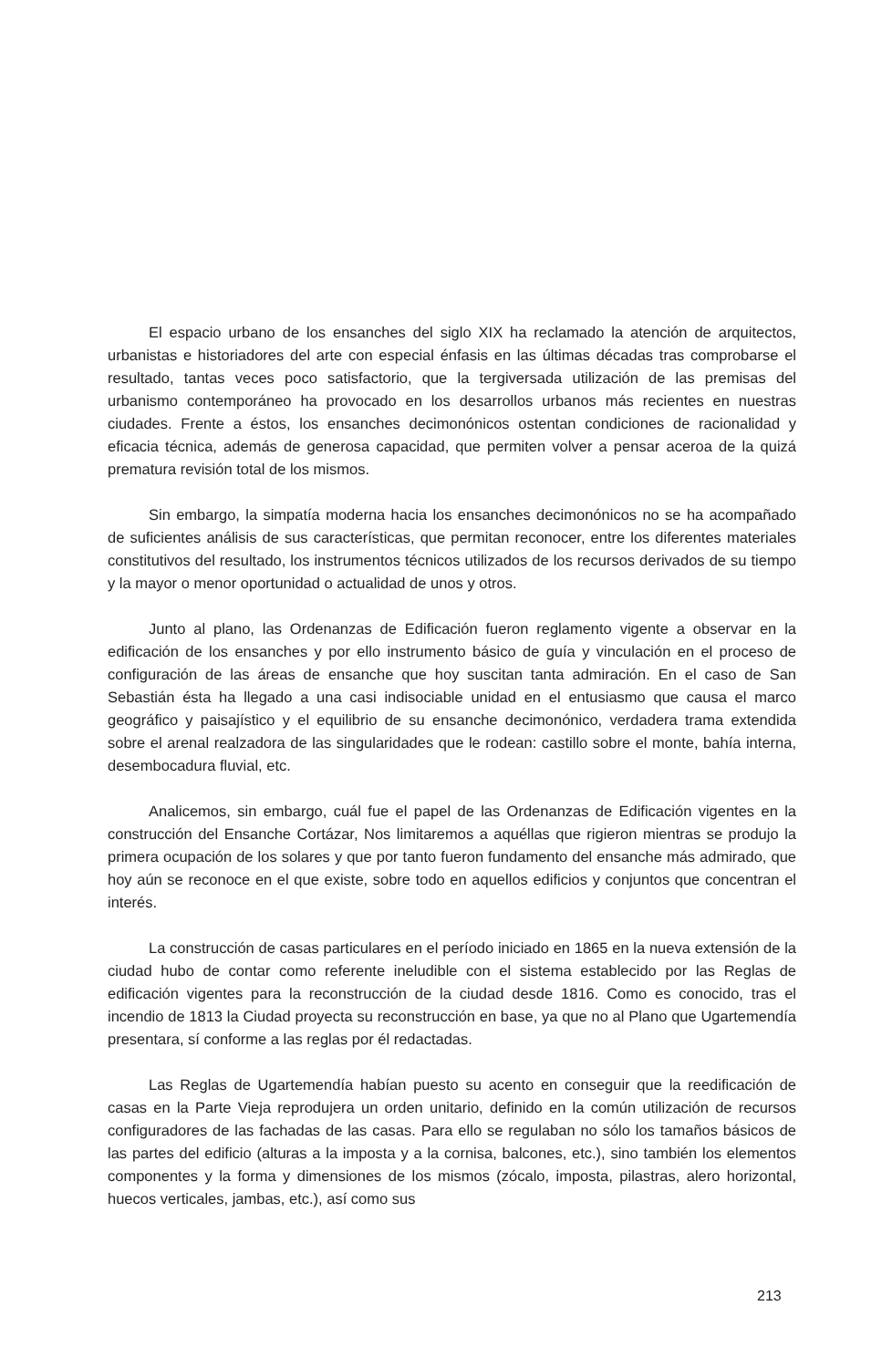El espacio urbano de los ensanches del siglo XIX ha reclamado la atención de arquitectos, urbanistas e historiadores del arte con especial énfasis en las últimas décadas tras comprobarse el resultado, tantas veces poco satisfactorio, que la tergiversada utilización de las premisas del urbanismo contemporáneo ha provocado en los desarrollos urbanos más recientes en nuestras ciudades. Frente a éstos, los ensanches decimonónicos ostentan condiciones de racionalidad y eficacia técnica, además de generosa capacidad, que permiten volver a pensar aceroa de la quizá prematura revisión total de los mismos.
Sin embargo, la simpatía moderna hacia los ensanches decimonónicos no se ha acompañado de suficientes análisis de sus características, que permitan reconocer, entre los diferentes materiales constitutivos del resultado, los instrumentos técnicos utilizados de los recursos derivados de su tiempo y la mayor o menor oportunidad o actualidad de unos y otros.
Junto al plano, las Ordenanzas de Edificación fueron reglamento vigente a observar en la edificación de los ensanches y por ello instrumento básico de guía y vinculación en el proceso de configuración de las áreas de ensanche que hoy suscitan tanta admiración. En el caso de San Sebastián ésta ha llegado a una casi indisociable unidad en el entusiasmo que causa el marco geográfico y paisajístico y el equilibrio de su ensanche decimonónico, verdadera trama extendida sobre el arenal realzadora de las singularidades que le rodean: castillo sobre el monte, bahía interna, desembocadura fluvial, etc.
Analicemos, sin embargo, cuál fue el papel de las Ordenanzas de Edificación vigentes en la construcción del Ensanche Cortázar, Nos limitaremos a aquéllas que rigieron mientras se produjo la primera ocupación de los solares y que por tanto fueron fundamento del ensanche más admirado, que hoy aún se reconoce en el que existe, sobre todo en aquellos edificios y conjuntos que concentran el interés.
La construcción de casas particulares en el período iniciado en 1865 en la nueva extensión de la ciudad hubo de contar como referente ineludible con el sistema establecido por las Reglas de edificación vigentes para la reconstrucción de la ciudad desde 1816. Como es conocido, tras el incendio de 1813 la Ciudad proyecta su reconstrucción en base, ya que no al Plano que Ugartemendía presentara, sí conforme a las reglas por él redactadas.
Las Reglas de Ugartemendía habían puesto su acento en conseguir que la reedificación de casas en la Parte Vieja reprodujera un orden unitario, definido en la común utilización de recursos configuradores de las fachadas de las casas. Para ello se regulaban no sólo los tamaños básicos de las partes del edificio (alturas a la imposta y a la cornisa, balcones, etc.), sino también los elementos componentes y la forma y dimensiones de los mismos (zócalo, imposta, pilastras, alero horizontal, huecos verticales, jambas, etc.), así como sus
213